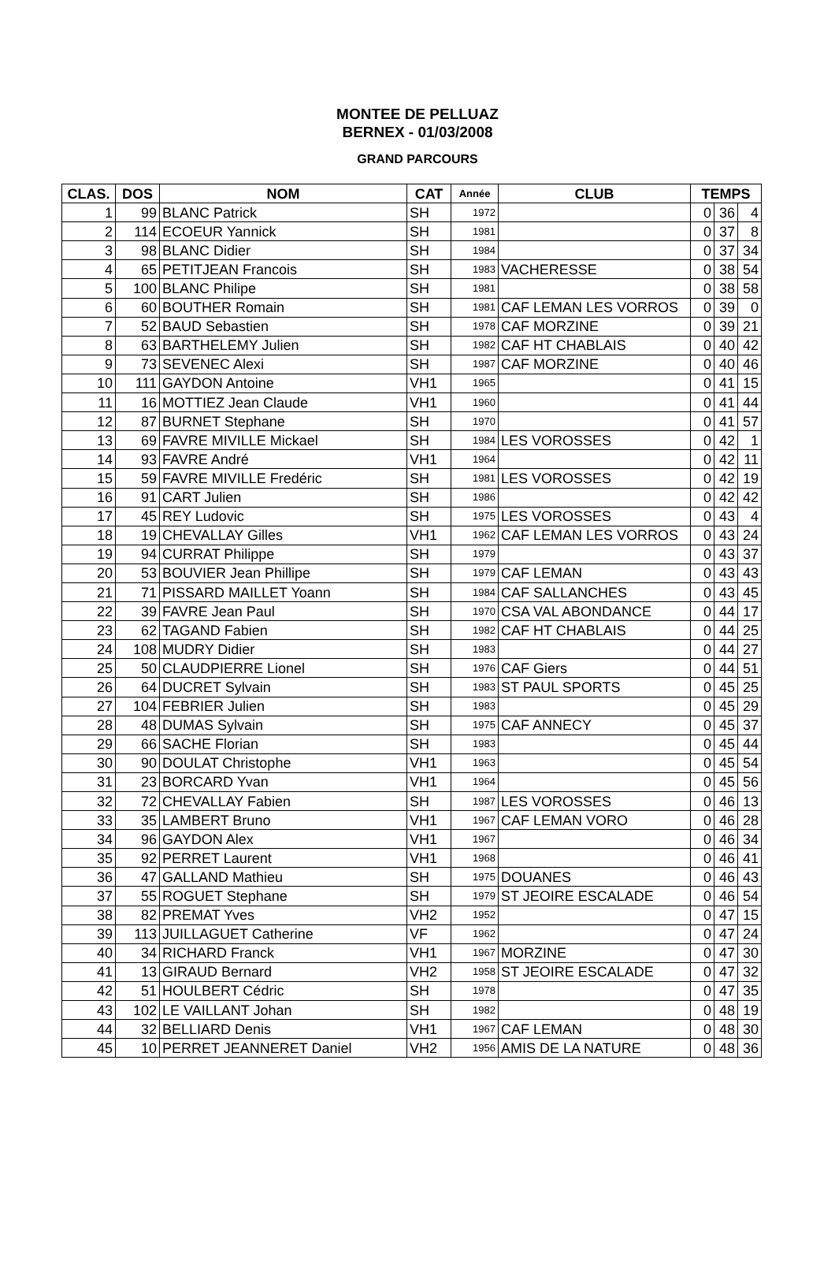MONTEE DE PELLUAZ
BERNEX - 01/03/2008
GRAND PARCOURS
| CLAS. | DOS | NOM | CAT | Année | CLUB | TEMPS | | |
| --- | --- | --- | --- | --- | --- | --- | --- | --- |
| 1 | 99 | BLANC Patrick | SH | 1972 | | 0 | 36 | 4 |
| 2 | 114 | ECOEUR Yannick | SH | 1981 | | 0 | 37 | 8 |
| 3 | 98 | BLANC Didier | SH | 1984 | | 0 | 37 | 34 |
| 4 | 65 | PETITJEAN Francois | SH | 1983 | VACHERESSE | 0 | 38 | 54 |
| 5 | 100 | BLANC Philipe | SH | 1981 | | 0 | 38 | 58 |
| 6 | 60 | BOUTHER Romain | SH | 1981 | CAF LEMAN LES VORROS | 0 | 39 | 0 |
| 7 | 52 | BAUD Sebastien | SH | 1978 | CAF MORZINE | 0 | 39 | 21 |
| 8 | 63 | BARTHELEMY Julien | SH | 1982 | CAF HT CHABLAIS | 0 | 40 | 42 |
| 9 | 73 | SEVENEC Alexi | SH | 1987 | CAF MORZINE | 0 | 40 | 46 |
| 10 | 111 | GAYDON Antoine | VH1 | 1965 | | 0 | 41 | 15 |
| 11 | 16 | MOTTIEZ Jean Claude | VH1 | 1960 | | 0 | 41 | 44 |
| 12 | 87 | BURNET Stephane | SH | 1970 | | 0 | 41 | 57 |
| 13 | 69 | FAVRE MIVILLE Mickael | SH | 1984 | LES VOROSSES | 0 | 42 | 1 |
| 14 | 93 | FAVRE André | VH1 | 1964 | | 0 | 42 | 11 |
| 15 | 59 | FAVRE MIVILLE Fredéric | SH | 1981 | LES VOROSSES | 0 | 42 | 19 |
| 16 | 91 | CART Julien | SH | 1986 | | 0 | 42 | 42 |
| 17 | 45 | REY Ludovic | SH | 1975 | LES VOROSSES | 0 | 43 | 4 |
| 18 | 19 | CHEVALLAY Gilles | VH1 | 1962 | CAF LEMAN LES VORROS | 0 | 43 | 24 |
| 19 | 94 | CURRAT Philippe | SH | 1979 | | 0 | 43 | 37 |
| 20 | 53 | BOUVIER Jean Phillipe | SH | 1979 | CAF LEMAN | 0 | 43 | 43 |
| 21 | 71 | PISSARD MAILLET Yoann | SH | 1984 | CAF SALLANCHES | 0 | 43 | 45 |
| 22 | 39 | FAVRE Jean Paul | SH | 1970 | CSA VAL ABONDANCE | 0 | 44 | 17 |
| 23 | 62 | TAGAND Fabien | SH | 1982 | CAF HT CHABLAIS | 0 | 44 | 25 |
| 24 | 108 | MUDRY Didier | SH | 1983 | | 0 | 44 | 27 |
| 25 | 50 | CLAUDPIERRE Lionel | SH | 1976 | CAF Giers | 0 | 44 | 51 |
| 26 | 64 | DUCRET Sylvain | SH | 1983 | ST PAUL SPORTS | 0 | 45 | 25 |
| 27 | 104 | FEBRIER Julien | SH | 1983 | | 0 | 45 | 29 |
| 28 | 48 | DUMAS Sylvain | SH | 1975 | CAF ANNECY | 0 | 45 | 37 |
| 29 | 66 | SACHE Florian | SH | 1983 | | 0 | 45 | 44 |
| 30 | 90 | DOULAT Christophe | VH1 | 1963 | | 0 | 45 | 54 |
| 31 | 23 | BORCARD Yvan | VH1 | 1964 | | 0 | 45 | 56 |
| 32 | 72 | CHEVALLAY Fabien | SH | 1987 | LES VOROSSES | 0 | 46 | 13 |
| 33 | 35 | LAMBERT Bruno | VH1 | 1967 | CAF LEMAN VORO | 0 | 46 | 28 |
| 34 | 96 | GAYDON Alex | VH1 | 1967 | | 0 | 46 | 34 |
| 35 | 92 | PERRET Laurent | VH1 | 1968 | | 0 | 46 | 41 |
| 36 | 47 | GALLAND Mathieu | SH | 1975 | DOUANES | 0 | 46 | 43 |
| 37 | 55 | ROGUET Stephane | SH | 1979 | ST JEOIRE ESCALADE | 0 | 46 | 54 |
| 38 | 82 | PREMAT Yves | VH2 | 1952 | | 0 | 47 | 15 |
| 39 | 113 | JUILLAGUET Catherine | VF | 1962 | | 0 | 47 | 24 |
| 40 | 34 | RICHARD Franck | VH1 | 1967 | MORZINE | 0 | 47 | 30 |
| 41 | 13 | GIRAUD Bernard | VH2 | 1958 | ST JEOIRE ESCALADE | 0 | 47 | 32 |
| 42 | 51 | HOULBERT Cédric | SH | 1978 | | 0 | 47 | 35 |
| 43 | 102 | LE VAILLANT Johan | SH | 1982 | | 0 | 48 | 19 |
| 44 | 32 | BELLIARD Denis | VH1 | 1967 | CAF LEMAN | 0 | 48 | 30 |
| 45 | 10 | PERRET JEANNERET Daniel | VH2 | 1956 | AMIS DE LA NATURE | 0 | 48 | 36 |